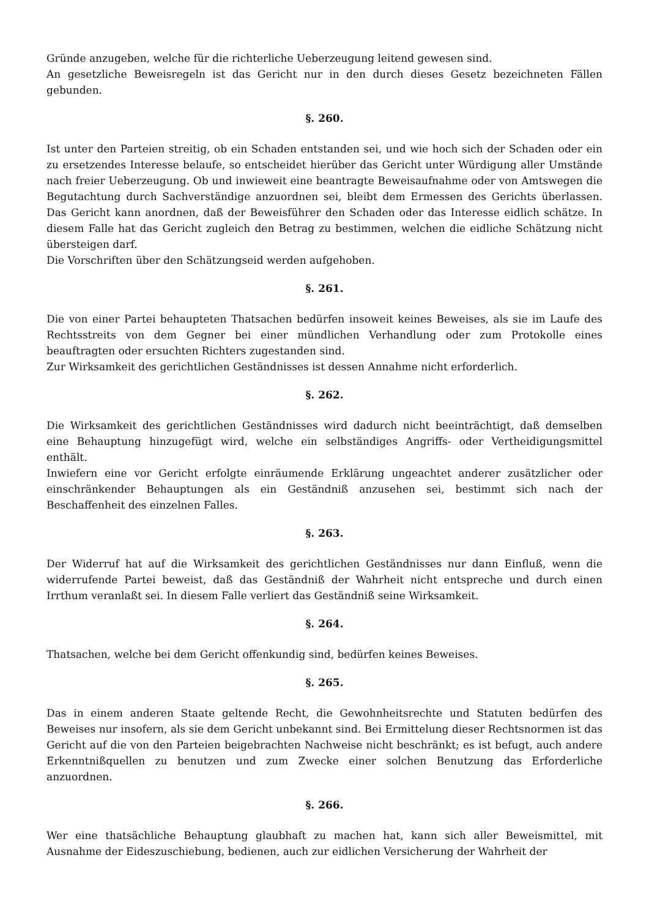Gründe anzugeben, welche für die richterliche Ueberzeugung leitend gewesen sind.
An gesetzliche Beweisregeln ist das Gericht nur in den durch dieses Gesetz bezeichneten Fällen gebunden.
§. 260.
Ist unter den Parteien streitig, ob ein Schaden entstanden sei, und wie hoch sich der Schaden oder ein zu ersetzendes Interesse belaufe, so entscheidet hierüber das Gericht unter Würdigung aller Umstände nach freier Ueberzeugung. Ob und inwieweit eine beantragte Beweisaufnahme oder von Amtswegen die Begutachtung durch Sachverständige anzuordnen sei, bleibt dem Ermessen des Gerichts überlassen. Das Gericht kann anordnen, daß der Beweisführer den Schaden oder das Interesse eidlich schätze. In diesem Falle hat das Gericht zugleich den Betrag zu bestimmen, welchen die eidliche Schätzung nicht übersteigen darf.
Die Vorschriften über den Schätzungseid werden aufgehoben.
§. 261.
Die von einer Partei behaupteten Thatsachen bedürfen insoweit keines Beweises, als sie im Laufe des Rechtsstreits von dem Gegner bei einer mündlichen Verhandlung oder zum Protokolle eines beauftragten oder ersuchten Richters zugestanden sind.
Zur Wirksamkeit des gerichtlichen Geständnisses ist dessen Annahme nicht erforderlich.
§. 262.
Die Wirksamkeit des gerichtlichen Geständnisses wird dadurch nicht beeinträchtigt, daß demselben eine Behauptung hinzugefügt wird, welche ein selbständiges Angriffs- oder Vertheidigungsmittel enthält.
Inwiefern eine vor Gericht erfolgte einräumende Erklärung ungeachtet anderer zusätzlicher oder einschränkender Behauptungen als ein Geständniß anzusehen sei, bestimmt sich nach der Beschaffenheit des einzelnen Falles.
§. 263.
Der Widerruf hat auf die Wirksamkeit des gerichtlichen Geständnisses nur dann Einfluß, wenn die widerrufende Partei beweist, daß das Geständniß der Wahrheit nicht entspreche und durch einen Irrthum veranlaßt sei. In diesem Falle verliert das Geständniß seine Wirksamkeit.
§. 264.
Thatsachen, welche bei dem Gericht offenkundig sind, bedürfen keines Beweises.
§. 265.
Das in einem anderen Staate geltende Recht, die Gewohnheitsrechte und Statuten bedürfen des Beweises nur insofern, als sie dem Gericht unbekannt sind. Bei Ermittelung dieser Rechtsnormen ist das Gericht auf die von den Parteien beigebrachten Nachweise nicht beschränkt; es ist befugt, auch andere Erkenntnißquellen zu benutzen und zum Zwecke einer solchen Benutzung das Erforderliche anzuordnen.
§. 266.
Wer eine thatsächliche Behauptung glaubhaft zu machen hat, kann sich aller Beweismittel, mit Ausnahme der Eideszuschiebung, bedienen, auch zur eidlichen Versicherung der Wahrheit der